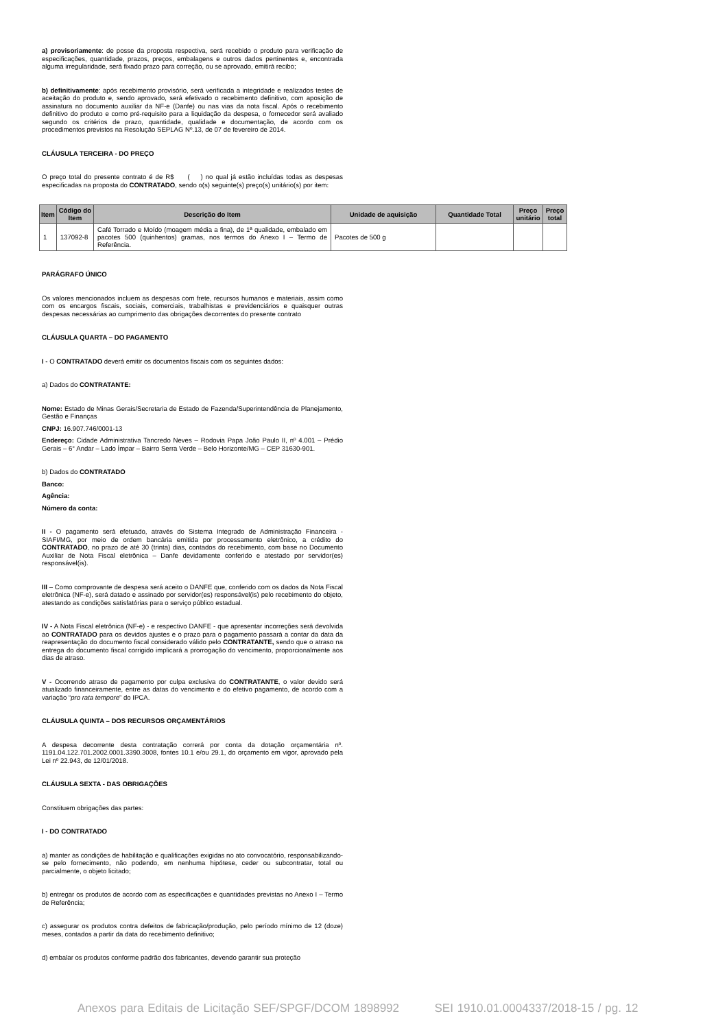a) provisoriamente: de posse da proposta respectiva, será recebido o produto para verificação de especificações, quantidade, prazos, preços, embalagens e outros dados pertinentes e, encontrada alguma irregularidade, será fixado prazo para correção, ou se aprovado, emitirá recibo;
b) definitivamente: após recebimento provisório, será verificada a integridade e realizados testes de aceitação do produto e, sendo aprovado, será efetivado o recebimento definitivo, com aposição de assinatura no documento auxiliar da NF-e (Danfe) ou nas vias da nota fiscal. Após o recebimento definitivo do produto e como pré-requisito para a liquidação da despesa, o fornecedor será avaliado segundo os critérios de prazo, quantidade, qualidade e documentação, de acordo com os procedimentos previstos na Resolução SEPLAG Nº.13, de 07 de fevereiro de 2014.
CLÁUSULA TERCEIRA - DO PREÇO
O preço total do presente contrato é de R$ ( ) no qual já estão incluídas todas as despesas especificadas na proposta do CONTRATADO, sendo o(s) seguinte(s) preço(s) unitário(s) por item:
| Item | Código do Item | Descrição do Item | Unidade de aquisição | Quantidade Total | Preço unitário | Preço total |
| --- | --- | --- | --- | --- | --- | --- |
| 1 | 137092-8 | Café Torrado e Moído (moagem média a fina), de 1ª qualidade, embalado em pacotes 500 (quinhentos) gramas, nos termos do Anexo I – Termo de Referência. | Pacotes de 500 g | | | |
PARÁGRAFO ÚNICO
Os valores mencionados incluem as despesas com frete, recursos humanos e materiais, assim como com os encargos fiscais, sociais, comerciais, trabalhistas e previdenciários e quaisquer outras despesas necessárias ao cumprimento das obrigações decorrentes do presente contrato
CLÁUSULA QUARTA – DO PAGAMENTO
I - O CONTRATADO deverá emitir os documentos fiscais com os seguintes dados:
a) Dados do CONTRATANTE:
Nome: Estado de Minas Gerais/Secretaria de Estado de Fazenda/Superintendência de Planejamento, Gestão e Finanças
CNPJ: 16.907.746/0001-13
Endereço: Cidade Administrativa Tancredo Neves – Rodovia Papa João Paulo II, nº 4.001 – Prédio Gerais – 6° Andar – Lado Ímpar – Bairro Serra Verde – Belo Horizonte/MG – CEP 31630-901.
b) Dados do CONTRATADO
Banco:
Agência:
Número da conta:
II - O pagamento será efetuado, através do Sistema Integrado de Administração Financeira - SIAFI/MG, por meio de ordem bancária emitida por processamento eletrônico, a crédito do CONTRATADO, no prazo de até 30 (trinta) dias, contados do recebimento, com base no Documento Auxiliar de Nota Fiscal eletrônica – Danfe devidamente conferido e atestado por servidor(es) responsável(is).
III – Como comprovante de despesa será aceito o DANFE que, conferido com os dados da Nota Fiscal eletrônica (NF-e), será datado e assinado por servidor(es) responsável(is) pelo recebimento do objeto, atestando as condições satisfatórias para o serviço público estadual.
IV - A Nota Fiscal eletrônica (NF-e) - e respectivo DANFE - que apresentar incorreções será devolvida ao CONTRATADO para os devidos ajustes e o prazo para o pagamento passará a contar da data da reapresentação do documento fiscal considerado válido pelo CONTRATANTE, sendo que o atraso na entrega do documento fiscal corrigido implicará a prorrogação do vencimento, proporcionalmente aos dias de atraso.
V - Ocorrendo atraso de pagamento por culpa exclusiva do CONTRATANTE, o valor devido será atualizado financeiramente, entre as datas do vencimento e do efetivo pagamento, de acordo com a variação “pro rata tempore” do IPCA.
CLÁUSULA QUINTA – DOS RECURSOS ORÇAMENTÁRIOS
A despesa decorrente desta contratação correrá por conta da dotação orçamentária nº. 1191.04.122.701.2002.0001.3390.3008, fontes 10.1 e/ou 29.1, do orçamento em vigor, aprovado pela Lei nº 22.943, de 12/01/2018.
CLÁUSULA SEXTA - DAS OBRIGAÇÕES
Constituem obrigações das partes:
I - DO CONTRATADO
a) manter as condições de habilitação e qualificações exigidas no ato convocatório, responsabilizando-se pelo fornecimento, não podendo, em nenhuma hipótese, ceder ou subcontratar, total ou parcialmente, o objeto licitado;
b) entregar os produtos de acordo com as especificações e quantidades previstas no Anexo I – Termo de Referência;
c) assegurar os produtos contra defeitos de fabricação/produção, pelo período mínimo de 12 (doze) meses, contados a partir da data do recebimento definitivo;
d) embalar os produtos conforme padrão dos fabricantes, devendo garantir sua proteção
Anexos para Editais de Licitação SEF/SPGF/DCOM 1898992 SEI 1910.01.0004337/2018-15 / pg. 12